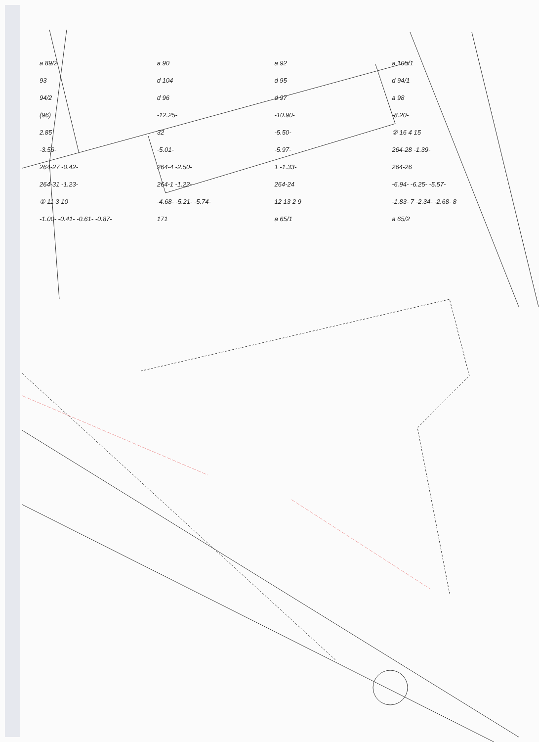a 89/2 a 90 a 92 a 105/1 93 d 104 d 95 d 94/1 94/2 d 96 d 97 a 98 (96) -12.25- -10.90- -8.20- 2.85 32 -5.50- ② 16 4 15 -3.56- -5.01- -5.97- 264-28 -1.39- 264-27 -0.42- 264-4 -2.50- 1 -1.33- 264-26 264-31 -1.23- 264-1 -1.22- 264-24 -6.94- -6.25- -5.57- ① 11 3 10 -4.68- -5.21- -5.74- 12 13 2 9 -1.83- 7 -2.34- -2.68- 8 -1.00- -0.41- -0.61- -0.87- 171 a 65/1 a 65/2